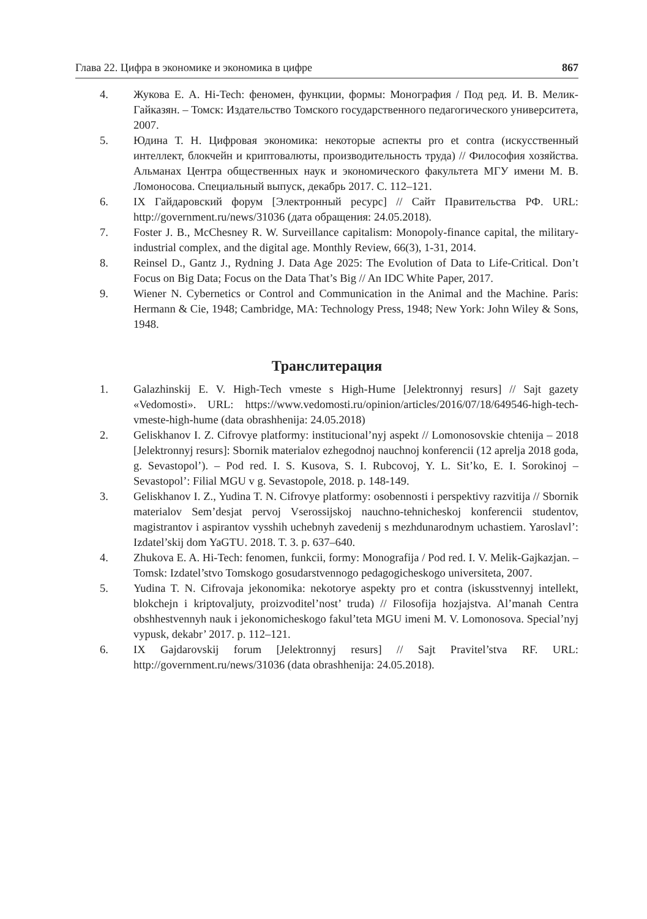Глава 22. Цифра в экономике и экономика в цифре 867
4. Жукова Е. А. Hi-Tech: феномен, функции, формы: Монография / Под ред. И. В. Мелик-Гайказян. – Томск: Издательство Томского государственного педагогического университета, 2007.
5. Юдина Т. Н. Цифровая экономика: некоторые аспекты pro et contra (искусственный интеллект, блокчейн и криптовалюты, производительность труда) // Философия хозяйства. Альманах Центра общественных наук и экономического факультета МГУ имени М. В. Ломоносова. Специальный выпуск, декабрь 2017. С. 112–121.
6. IX Гайдаровский форум [Электронный ресурс] // Сайт Правительства РФ. URL: http://government.ru/news/31036 (дата обращения: 24.05.2018).
7. Foster J. B., McChesney R. W. Surveillance capitalism: Monopoly-finance capital, the military-industrial complex, and the digital age. Monthly Review, 66(3), 1-31, 2014.
8. Reinsel D., Gantz J., Rydning J. Data Age 2025: The Evolution of Data to Life-Critical. Don’t Focus on Big Data; Focus on the Data That’s Big // An IDC White Paper, 2017.
9. Wiener N. Cybernetics or Control and Communication in the Animal and the Machine. Paris: Hermann & Cie, 1948; Cambridge, MA: Technology Press, 1948; New York: John Wiley & Sons, 1948.
Транслитерация
1. Galazhinskij E. V. High-Tech vmeste s High-Hume [Jelektronnyj resurs] // Sajt gazety «Vedomosti». URL: https://www.vedomosti.ru/opinion/articles/2016/07/18/649546-high-tech-vmeste-high-hume (data obrashhenija: 24.05.2018)
2. Geliskhanov I. Z. Cifrovye platformy: institucional’nyj aspekt // Lomonosovskie chtenija – 2018 [Jelektronnyj resurs]: Sbornik materialov ezhegodnoj nauchnoj konferencii (12 aprelja 2018 goda, g. Sevastopol’). – Pod red. I. S. Kusova, S. I. Rubcovoj, Y. L. Sit’ko, E. I. Sorokinoj – Sevastopol’: Filial MGU v g. Sevastopole, 2018. p. 148-149.
3. Geliskhanov I. Z., Yudina T. N. Cifrovye platformy: osobennosti i perspektivy razvitija // Sbornik materialov Sem’desjat pervoj Vserossijskoj nauchno-tehnicheskoj konferencii studentov, magistrantov i aspirantov vysshih uchebnyh zavedenij s mezhdunarodnym uchastiem. Yaroslavl’: Izdatel’skij dom YaGTU. 2018. T. 3. p. 637–640.
4. Zhukova E. A. Hi-Tech: fenomen, funkcii, formy: Monografija / Pod red. I. V. Melik-Gajkazjan. – Tomsk: Izdatel’stvo Tomskogo gosudarstvennogo pedagogicheskogo universiteta, 2007.
5. Yudina T. N. Cifrovaja jekonomika: nekotorye aspekty pro et contra (iskusstvennyj intellekt, blokchejn i kriptovaljuty, proizvoditel’nost’ truda) // Filosofija hozjajstva. Al’manah Centra obshhestvennyh nauk i jekonomicheskogo fakul’teta MGU imeni M. V. Lomonosova. Special’nyj vypusk, dekabr’ 2017. p. 112–121.
6. IX Gajdarovskij forum [Jelektronnyj resurs] // Sajt Pravitel’stva RF. URL: http://government.ru/news/31036 (data obrashhenija: 24.05.2018).